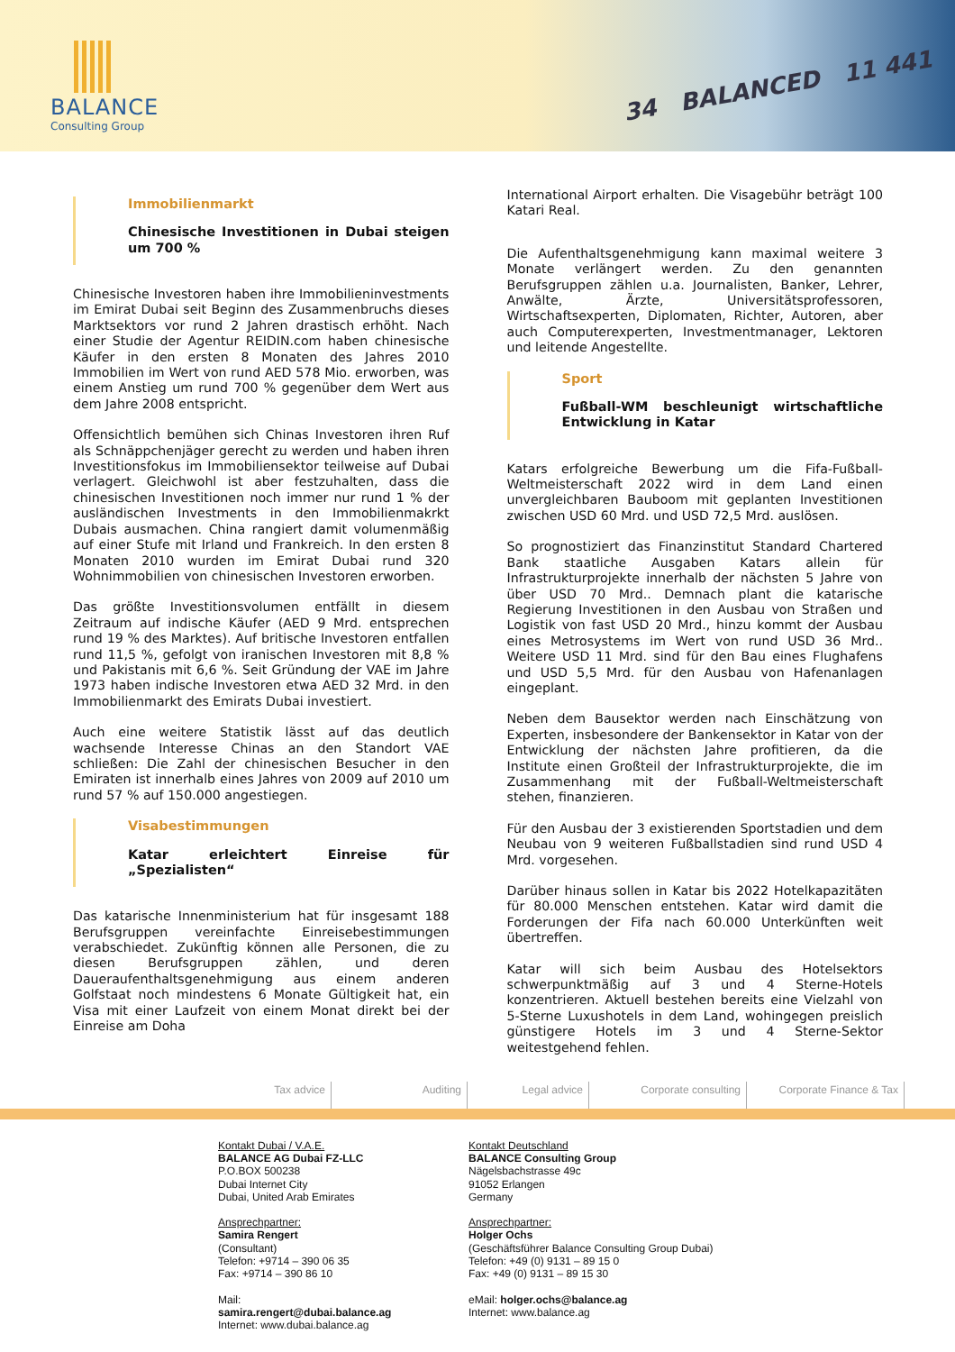BALANCE
Consulting Group
34 BALANCED 11 441
Immobilienmarkt
Chinesische Investitionen in Dubai steigen um 700 %
Chinesische Investoren haben ihre Immobilieninvestments im Emirat Dubai seit Beginn des Zusammenbruchs dieses Marktsektors vor rund 2 Jahren drastisch erhöht. Nach einer Studie der Agentur REIDIN.com haben chinesische Käufer in den ersten 8 Monaten des Jahres 2010 Immobilien im Wert von rund AED 578 Mio. erworben, was einem Anstieg um rund 700 % gegenüber dem Wert aus dem Jahre 2008 entspricht.
Offensichtlich bemühen sich Chinas Investoren ihren Ruf als Schnäppchenjäger gerecht zu werden und haben ihren Investitionsfokus im Immobiliensektor teilweise auf Dubai verlagert. Gleichwohl ist aber festzuhalten, dass die chinesischen Investitionen noch immer nur rund 1 % der ausländischen Investments in den Immobilienmakrkt Dubais ausmachen. China rangiert damit volumenmäßig auf einer Stufe mit Irland und Frankreich. In den ersten 8 Monaten 2010 wurden im Emirat Dubai rund 320 Wohnimmobilien von chinesischen Investoren erworben.
Das größte Investitionsvolumen entfällt in diesem Zeitraum auf indische Käufer (AED 9 Mrd. entsprechen rund 19 % des Marktes). Auf britische Investoren entfallen rund 11,5 %, gefolgt von iranischen Investoren mit 8,8 % und Pakistanis mit 6,6 %. Seit Gründung der VAE im Jahre 1973 haben indische Investoren etwa AED 32 Mrd. in den Immobilienmarkt des Emirats Dubai investiert.
Auch eine weitere Statistik lässt auf das deutlich wachsende Interesse Chinas an den Standort VAE schließen: Die Zahl der chinesischen Besucher in den Emiraten ist innerhalb eines Jahres von 2009 auf 2010 um rund 57 % auf 150.000 angestiegen.
Visabestimmungen
Katar erleichtert Einreise für „Spezialisten“
Das katarische Innenministerium hat für insgesamt 188 Berufsgruppen vereinfachte Einreisebestimmungen verabschiedet. Zukünftig können alle Personen, die zu diesen Berufsgruppen zählen, und deren Daueraufenthaltsgenehmigung aus einem anderen Golfstaat noch mindestens 6 Monate Gültigkeit hat, ein Visa mit einer Laufzeit von einem Monat direkt bei der Einreise am Doha
International Airport erhalten. Die Visagebühr beträgt 100 Katari Real.
Die Aufenthaltsgenehmigung kann maximal weitere 3 Monate verlängert werden. Zu den genannten Berufsgruppen zählen u.a. Journalisten, Banker, Lehrer, Anwälte, Ärzte, Universitätsprofessoren, Wirtschaftsexperten, Diplomaten, Richter, Autoren, aber auch Computerexperten, Investmentmanager, Lektoren und leitende Angestellte.
Sport
Fußball-WM beschleunigt wirtschaftliche Entwicklung in Katar
Katars erfolgreiche Bewerbung um die Fifa-Fußball-Weltmeisterschaft 2022 wird in dem Land einen unvergleichbaren Bauboom mit geplanten Investitionen zwischen USD 60 Mrd. und USD 72,5 Mrd. auslösen.
So prognostiziert das Finanzinstitut Standard Chartered Bank staatliche Ausgaben Katars allein für Infrastrukturprojekte innerhalb der nächsten 5 Jahre von über USD 70 Mrd.. Demnach plant die katarische Regierung Investitionen in den Ausbau von Straßen und Logistik von fast USD 20 Mrd., hinzu kommt der Ausbau eines Metrosystems im Wert von rund USD 36 Mrd.. Weitere USD 11 Mrd. sind für den Bau eines Flughafens und USD 5,5 Mrd. für den Ausbau von Hafenanlagen eingeplant.
Neben dem Bausektor werden nach Einschätzung von Experten, insbesondere der Bankensektor in Katar von der Entwicklung der nächsten Jahre profitieren, da die Institute einen Großteil der Infrastrukturprojekte, die im Zusammenhang mit der Fußball-Weltmeisterschaft stehen, finanzieren.
Für den Ausbau der 3 existierenden Sportstadien und dem Neubau von 9 weiteren Fußballstadien sind rund USD 4 Mrd. vorgesehen.
Darüber hinaus sollen in Katar bis 2022 Hotelkapazitäten für 80.000 Menschen entstehen. Katar wird damit die Forderungen der Fifa nach 60.000 Unterkünften weit übertreffen.
Katar will sich beim Ausbau des Hotelsektors schwerpunktmäßig auf 3 und 4 Sterne-Hotels konzentrieren. Aktuell bestehen bereits eine Vielzahl von 5-Sterne Luxushotels in dem Land, wohingegen preislich günstigere Hotels im 3 und 4 Sterne-Sektor weitestgehend fehlen.
Tax advice Auditing Legal advice Corporate consulting Corporate Finance & Tax
Kontakt Dubai / V.A.E.
BALANCE AG Dubai FZ-LLC
P.O.BOX 500238
Dubai Internet City
Dubai, United Arab Emirates
Ansprechpartner:
Samira Rengert
(Consultant)
Telefon: +9714 – 390 06 35
Fax: +9714 – 390 86 10
Mail:
samira.rengert@dubai.balance.ag
Internet: www.dubai.balance.ag
Kontakt Deutschland
BALANCE Consulting Group
Nägelsbachstrasse 49c
91052 Erlangen
Germany
Ansprechpartner:
Holger Ochs
(Geschäftsführer Balance Consulting Group Dubai)
Telefon: +49 (0) 9131 – 89 15 0
Fax: +49 (0) 9131 – 89 15 30
eMail: holger.ochs@balance.ag
Internet: www.balance.ag